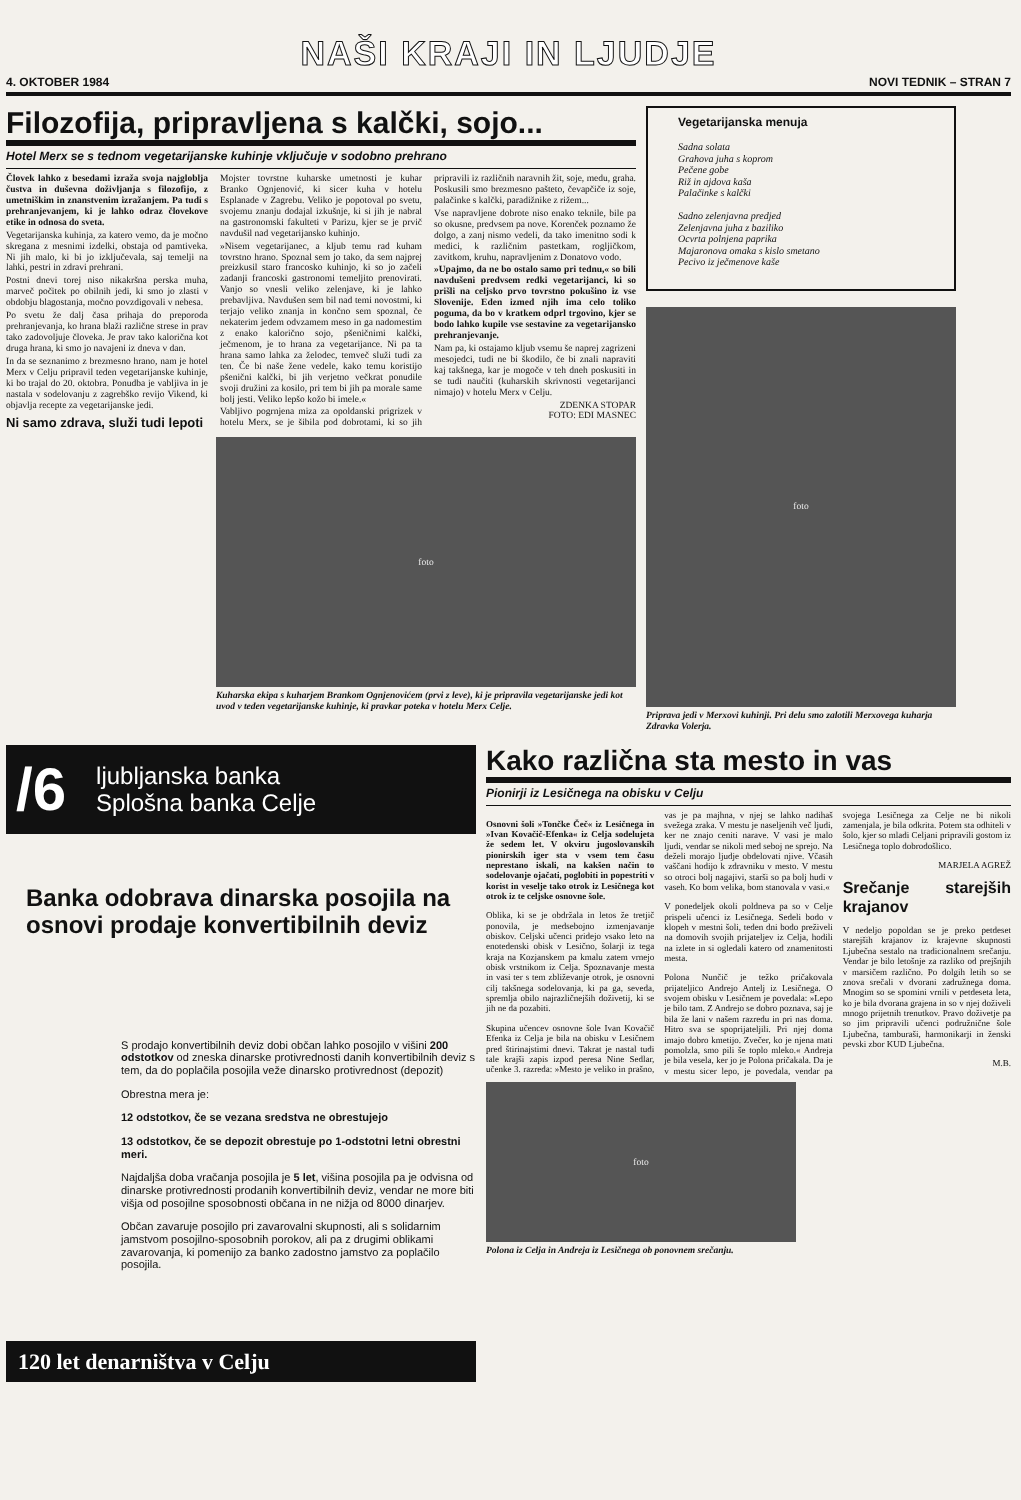NAŠI KRAJI IN LJUDJE
4. OKTOBER 1984 NOVI TEDNIK – STRAN 7
Filozofija, pripravljena s kalčki, sojo...
Hotel Merx se s tednom vegetarijanske kuhinje vključuje v sodobno prehrano
Človek lahko z besedami izraža svoja najgloblja čustva in duševna doživljanja s filozofijo, z umetniškim in znanstvenim izražanjem. Pa tudi s prehranjevanjem, ki je lahko odraz človekove etike in odnosa do sveta.
Vegetarijanska kuhinja, za katero vemo, da je močno skregana z mesnimi izdelki, obstaja od pamtiveka. Ni jih malo, ki bi jo izključevala, saj temelji na lahki, pestri in zdravi prehrani.
Postni dnevi torej niso nikakršna perska muha, marveč počitek po obilnih jedi, ki smo jo zlasti v obdobju blagostanja, močno povzdigovali v nebesa.
Po svetu že dalj časa prihaja do preporoda prehranjevanja, ko hrana blaži različne strese in prav tako zadovoljuje človeka. Je prav tako kalorična kot druga hrana, ki smo jo navajeni iz dneva v dan.
In da se seznanimo z brezmesno hrano, nam je hotel Merx v Celju pripravil teden vegetarijanske kuhinje, ki bo trajal do 20. oktobra. Ponudba je vabljiva in je nastala v sodelovanju z zagrebško revijo Vikend, ki objavlja recepte za vegetarijanske jedi.
Ni samo zdrava, služi tudi lepoti
Mojster tovrstne kuharske umetnosti je kuhar Branko Ognjenović, ki sicer kuha v hotelu Esplanade v Zagrebu. Veliko je popotoval po svetu, svojemu znanju dodajal izkušnje, ki si jih je nabral na gastronomski fakulteti v Parizu, kjer se je prvič navdušil nad vegetarijansko kuhinjo.
»Nisem vegetarijanec, a kljub temu rad kuham tovrstno hrano. Spoznal sem jo tako, da sem najprej preizkusil staro francosko kuhinjo, ki so jo začeli zadanji francoski gastronomi temeljito prenovirati. Vanjo so vnesli veliko zelenjave, ki je lahko prebavljiva. Navdušen sem bil nad temi novostmi, ki terjajo veliko znanja in končno sem spoznal, če nekaterim jedem odvzamem meso in ga nadomestim z enako kalorično sojo, pšeničnimi kalčki, ječmenom, je to hrana za vegetarijance. Ni pa ta hrana samo lahka za želodec, temveč služi tudi za ten. Če bi naše žene vedele, kako temu koristijo pšenični kalčki, bi jih verjetno večkrat ponudile svoji družini za kosilo, pri tem bi jih pa morale same bolj jesti. Veliko lepšo kožo bi imele.«
Vabljivo pogrnjena miza za opoldanski prigrizek v hotelu Merx, se je šibila pod dobrotami, ki so jih pripravili iz različnih naravnih žit, soje, medu, graha. Poskusili smo brezmesno pašteto, čevapčiče iz soje, palačinke s kalčki, paradižnike z rižem...
Vse napravljene dobrote niso enako teknile, bile pa so okusne, predvsem pa nove. Korenček poznamo že dolgo, a zanj nismo vedeli, da tako imenitno sodi k medici, k različnim pastetkam, rogljičkom, zavitkom, kruhu, napravljenim z Donatovo vodo.
»Upajmo, da ne bo ostalo samo pri tednu,« so bili navdušeni predvsem redki vegetarijanci, ki so prišli na celjsko prvo tovrstno pokušino iz vse Slovenije. Eden izmed njih ima celo toliko poguma, da bo v kratkem odprl trgovino, kjer se bodo lahko kupile vse sestavine za vegetarijansko prehranjevanje.
Nam pa, ki ostajamo kljub vsemu še naprej zagrizeni mesojedci, tudi ne bi škodilo, če bi znali napraviti kaj takšnega, kar je mogoče v teh dneh poskusiti in se tudi naučiti (kuharskih skrivnosti vegetarijanci nimajo) v hotelu Merx v Celju.
ZDENKA STOPAR
FOTO: EDI MASNEC
foto
Kuharska ekipa s kuharjem Brankom Ognjenovićem (prvi z leve), ki je pripravila vegetarijanske jedi kot uvod v teden vegetarijanske kuhinje, ki pravkar poteka v hotelu Merx Celje.
Vegetarijanska menuja
Sadna solata
Grahova juha s koprom
Pečene gobe
Riž in ajdova kaša
Palačinke s kalčki
Sadno zelenjavna predjed
Zelenjavna juha z baziliko
Ocvrta polnjena paprika
Majaronova omaka s kislo smetano
Pecivo iz ječmenove kaše
foto
Priprava jedi v Merxovi kuhinji. Pri delu smo zalotili Merxovega kuharja Zdravka Volerja.
/6 ljubljanska banka
Splošna banka Celje
Banka odobrava dinarska posojila na osnovi prodaje konvertibilnih deviz
S prodajo konvertibilnih deviz dobi občan lahko posojilo v višini 200 odstotkov od zneska dinarske protivrednosti danih konvertibilnih deviz s tem, da do poplačila posojila veže dinarsko protivrednost (depozit)
Obrestna mera je:
12 odstotkov, če se vezana sredstva ne obrestujejo
13 odstotkov, če se depozit obrestuje po 1-odstotni letni obrestni meri.
Najdaljša doba vračanja posojila je 5 let, višina posojila pa je odvisna od dinarske protivrednosti prodanih konvertibilnih deviz, vendar ne more biti višja od posojilne sposobnosti občana in ne nižja od 8000 dinarjev.
Občan zavaruje posojilo pri zavarovalni skupnosti, ali s solidarnim jamstvom posojilno-sposobnih porokov, ali pa z drugimi oblikami zavarovanja, ki pomenijo za banko zadostno jamstvo za poplačilo posojila.
120 let denarništva v Celju
Kako različna sta mesto in vas
Pionirji iz Lesičnega na obisku v Celju
Osnovni šoli »Tončke Čeč« iz Lesičnega in »Ivan Kovačič-Efenka« iz Celja sodelujeta že sedem let. V okviru jugoslovanskih pionirskih iger sta v vsem tem času neprestano iskali, na kakšen način to sodelovanje ojačati, poglobiti in popestriti v korist in veselje tako otrok iz Lesičnega kot otrok iz te celjske osnovne šole.
Oblika, ki se je obdržala in letos že tretjič ponovila, je medsebojno izmenjavanje obiskov. Celjski učenci pridejo vsako leto na enotedenski obisk v Lesično, šolarji iz tega kraja na Kozjanskem pa kmalu zatem vrnejo obisk vrstnikom iz Celja. Spoznavanje mesta in vasi ter s tem zbliževanje otrok, je osnovni cilj takšnega sodelovanja, ki pa ga, seveda, spremlja obilo najrazličnejših doživetij, ki se jih ne da pozabiti.
Skupina učencev osnovne šole Ivan Kovačič Efenka iz Celja je bila na obisku v Lesičnem pred štirinajstimi dnevi. Takrat je nastal tudi tale krajši zapis izpod peresa Nine Sedlar, učenke 3. razreda: »Mesto je veliko in prašno, vas je pa majhna, v njej se lahko nadihaš svežega zraka. V mestu je naseljenih več ljudi, ker ne znajo ceniti narave. V vasi je malo ljudi, vendar se nikoli med seboj ne sprejo. Na deželi morajo ljudje obdelovati njive. Včasih vaščani hodijo k zdravniku v mesto. V mestu so otroci bolj nagajivi, starši so pa bolj hudi v vaseh. Ko bom velika, bom stanovala v vasi.«
V ponedeljek okoli poldneva pa so v Celje prispeli učenci iz Lesičnega. Sedeli bodo v klopeh v mestni šoli, teden dni bodo preživeli na domovih svojih prijateljev iz Celja, hodili na izlete in si ogledali katero od znamenitosti mesta.
Polona Nunčič je težko pričakovala prijateljico Andrejo Antelj iz Lesičnega. O svojem obisku v Lesičnem je povedala: »Lepo je bilo tam. Z Andrejo se dobro poznava, saj je bila že lani v našem razredu in pri nas doma. Hitro sva se spoprijateljili. Pri njej doma imajo dobro kmetijo. Zvečer, ko je njena mati pomolzla, smo pili še toplo mleko.« Andreja je bila vesela, ker jo je Polona pričakala. Da je v mestu sicer lepo, je povedala, vendar pa svojega Lesičnega za Celje ne bi nikoli zamenjala, je bila odkrita. Potem sta odhiteli v šolo, kjer so mladi Celjani pripravili gostom iz Lesičnega toplo dobrodošlico.
MARJELA AGREŽ
Srečanje starejših krajanov
V nedeljo popoldan se je preko petdeset starejših krajanov iz krajevne skupnosti Ljubečna sestalo na tradicionalnem srečanju. Vendar je bilo letošnje za razliko od prejšnjih v marsičem različno. Po dolgih letih so se znova srečali v dvorani zadružnega doma. Mnogim so se spomini vrnili v petdeseta leta, ko je bila dvorana grajena in so v njej doživeli mnogo prijetnih trenutkov. Pravo doživetje pa so jim pripravili učenci podružnične šole Ljubečna, tamburaši, harmonikarji in ženski pevski zbor KUD Ljubečna.
M.B.
foto
Polona iz Celja in Andreja iz Lesičnega ob ponovnem srečanju.